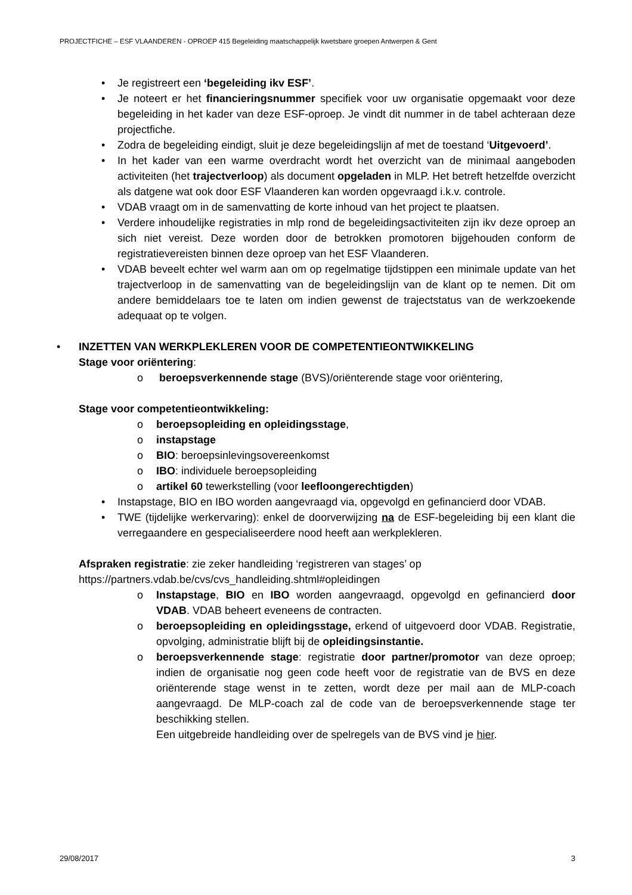PROJECTFICHE – ESF VLAANDEREN - OPROEP 415 Begeleiding maatschappelijk kwetsbare groepen Antwerpen & Gent
• Je registreert een ‘begeleiding ikv ESF’.
• Je noteert er het financieringsnummer specifiek voor uw organisatie opgemaakt voor deze begeleiding in het kader van deze ESF-oproep. Je vindt dit nummer in de tabel achteraan deze projectfiche.
• Zodra de begeleiding eindigt, sluit je deze begeleidingslijn af met de toestand ‘Uitgevoerd’.
• In het kader van een warme overdracht wordt het overzicht van de minimaal aangeboden activiteiten (het trajectverloop) als document opgeladen in MLP. Het betreft hetzelfde overzicht als datgene wat ook door ESF Vlaanderen kan worden opgevraagd i.k.v. controle.
• VDAB vraagt om in de samenvatting de korte inhoud van het project te plaatsen.
• Verdere inhoudelijke registraties in mlp rond de begeleidingsactiviteiten zijn ikv deze oproep an sich niet vereist. Deze worden door de betrokken promotoren bijgehouden conform de registratievereisten binnen deze oproep van het ESF Vlaanderen.
• VDAB beveelt echter wel warm aan om op regelmatige tijdstippen een minimale update van het trajectverloop in de samenvatting van de begeleidingslijn van de klant op te nemen. Dit om andere bemiddelaars toe te laten om indien gewenst de trajectstatus van de werkzoekende adequaat op te volgen.
• INZETTEN VAN WERKPLEKLEREN VOOR DE COMPETENTIEONTWIKKELING
Stage voor oriëntering:
o beroepsverkennende stage (BVS)/oriënterende stage voor oriëntering,
Stage voor competentieontwikkeling:
o beroepsopleiding en opleidingsstage,
o instapstage
o BIO: beroepsinlevingsovereenkomst
o IBO: individuele beroepsopleiding
o artikel 60 tewerkstelling (voor leefloongerechtigden)
• Instapstage, BIO en IBO worden aangevraagd via, opgevolgd en gefinancierd door VDAB.
• TWE (tijdelijke werkervaring): enkel de doorverwijzing na de ESF-begeleiding bij een klant die verregaandere en gespecialiseerdere nood heeft aan werkplekleren.
Afspraken registratie: zie zeker handleiding ‘registreren van stages’ op
https://partners.vdab.be/cvs/cvs_handleiding.shtml#opleidingen
o Instapstage, BIO en IBO worden aangevraagd, opgevolgd en gefinancierd door VDAB. VDAB beheert eveneens de contracten.
o beroepsopleiding en opleidingsstage, erkend of uitgevoerd door VDAB. Registratie, opvolging, administratie blijft bij de opleidingsinstantie.
o beroepsverkennende stage: registratie door partner/promotor van deze oproep; indien de organisatie nog geen code heeft voor de registratie van de BVS en deze oriënterende stage wenst in te zetten, wordt deze per mail aan de MLP-coach aangevraagd. De MLP-coach zal de code van de beroepsverkennende stage ter beschikking stellen.
Een uitgebreide handleiding over de spelregels van de BVS vind je hier.
29/08/2017 3